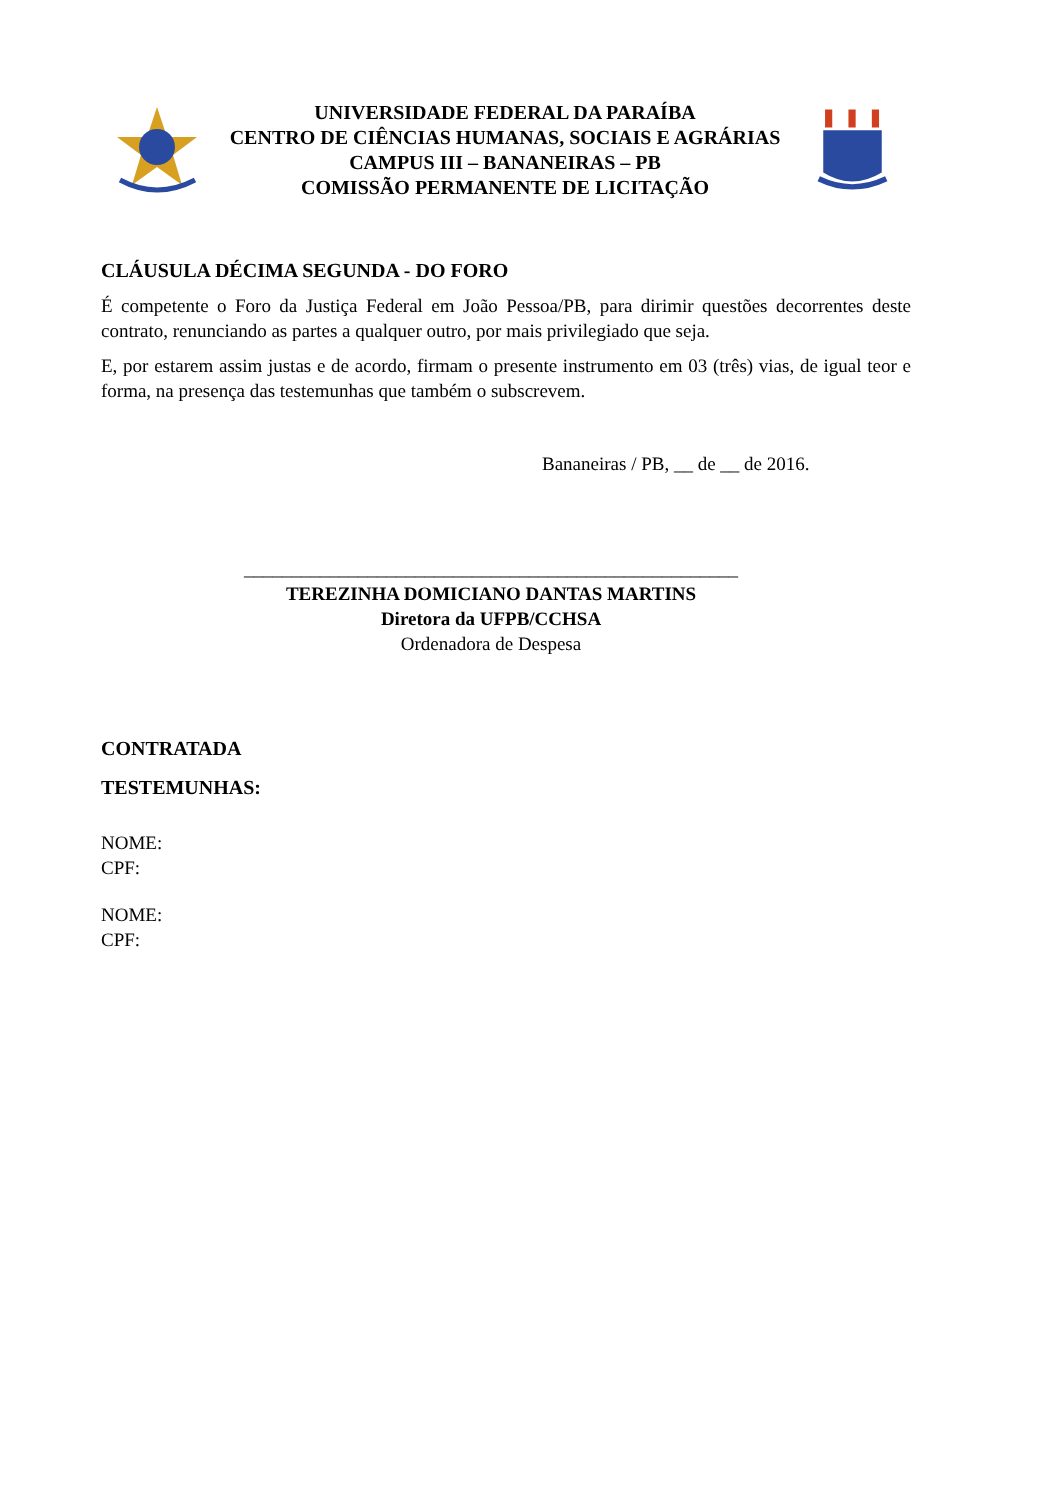UNIVERSIDADE FEDERAL DA PARAÍBA
CENTRO DE CIÊNCIAS HUMANAS, SOCIAIS E AGRÁRIAS
CAMPUS III – BANANEIRAS – PB
COMISSÃO PERMANENTE DE LICITAÇÃO
CLÁUSULA DÉCIMA SEGUNDA - DO FORO
É competente o Foro da Justiça Federal em João Pessoa/PB, para dirimir questões decorrentes deste contrato, renunciando as partes a qualquer outro, por mais privilegiado que seja.
E, por estarem assim justas e de acordo, firmam o presente instrumento em 03 (três) vias, de igual teor e forma, na presença das testemunhas que também o subscrevem.
Bananeiras / PB, __ de __ de 2016.
____________________________________________________
TEREZINHA DOMICIANO DANTAS MARTINS
Diretora da UFPB/CCHSA
Ordenadora de Despesa
CONTRATADA
TESTEMUNHAS:
NOME:
CPF:
NOME:
CPF: